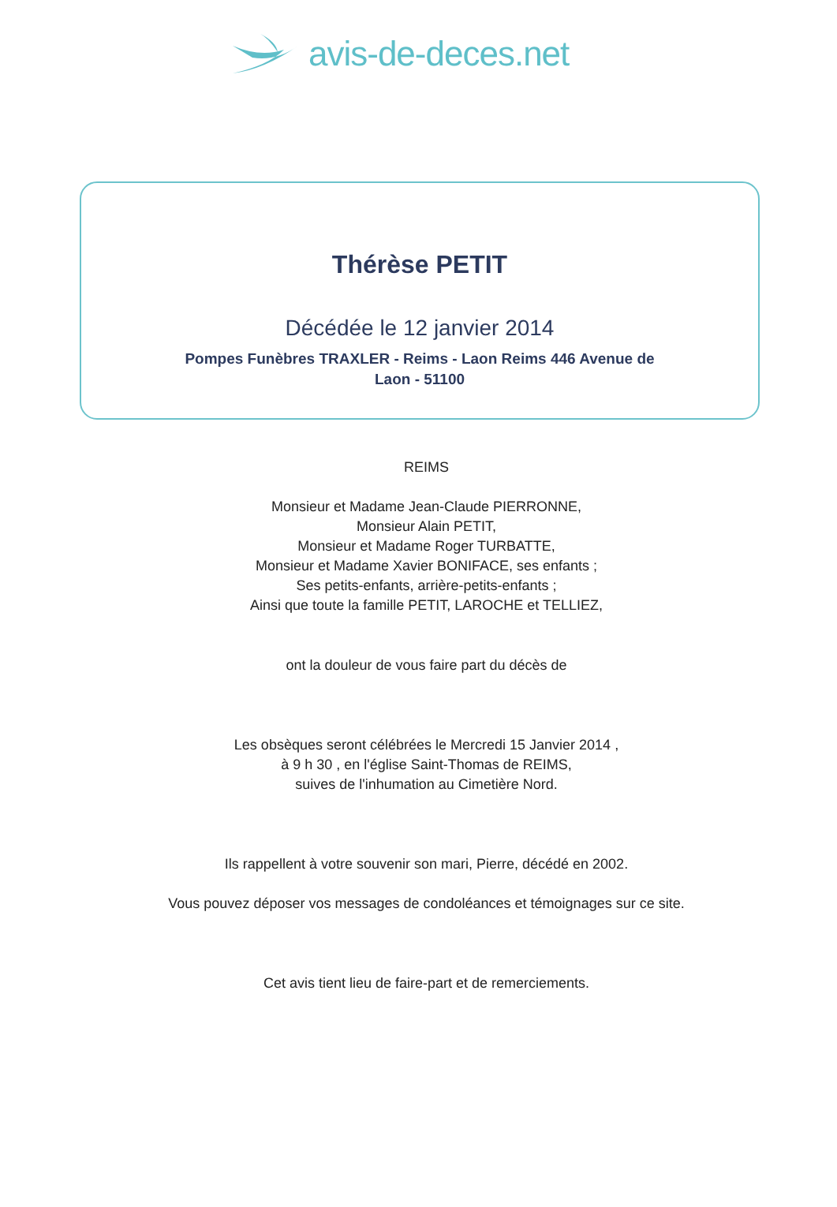avis-de-deces.net
Thérèse PETIT
Décédée le 12 janvier 2014
Pompes Funèbres TRAXLER - Reims - Laon Reims 446 Avenue de Laon - 51100
REIMS
Monsieur et Madame Jean-Claude PIERRONNE,
Monsieur Alain PETIT,
Monsieur et Madame Roger TURBATTE,
Monsieur et Madame Xavier BONIFACE, ses enfants ;
Ses petits-enfants, arrière-petits-enfants ;
Ainsi que toute la famille PETIT, LAROCHE et TELLIEZ,
ont la douleur de vous faire part du décès de
Les obsèques seront célébrées le Mercredi 15 Janvier 2014 ,
à 9 h 30 , en l'église Saint-Thomas de REIMS,
suives de l'inhumation au Cimetière Nord.
Ils rappellent à votre souvenir son mari, Pierre, décédé en 2002.
Vous pouvez déposer vos messages de condoléances et témoignages sur ce site.
Cet avis tient lieu de faire-part et de remerciements.